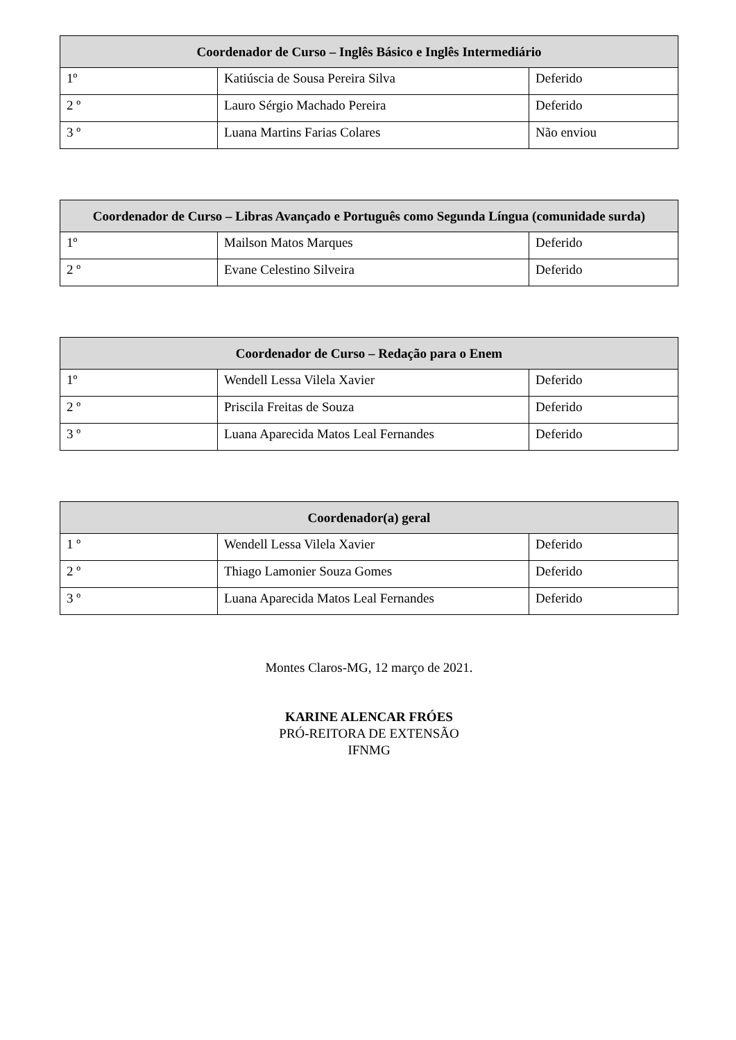| Coordenador de Curso – Inglês Básico e Inglês Intermediário | | |
| --- | --- | --- |
| 1º | Katiúscia de Sousa Pereira Silva | Deferido |
| 2 º | Lauro Sérgio Machado Pereira | Deferido |
| 3 º | Luana Martins Farias Colares | Não enviou |
| Coordenador de Curso – Libras Avançado e Português como Segunda Língua (comunidade surda) | | |
| --- | --- | --- |
| 1º | Mailson Matos Marques | Deferido |
| 2 º | Evane Celestino Silveira | Deferido |
| Coordenador de Curso – Redação para o Enem | | |
| --- | --- | --- |
| 1º | Wendell Lessa Vilela Xavier | Deferido |
| 2 º | Priscila Freitas de Souza | Deferido |
| 3 º | Luana Aparecida Matos Leal Fernandes | Deferido |
| Coordenador(a) geral | | |
| --- | --- | --- |
| 1 º | Wendell Lessa Vilela Xavier | Deferido |
| 2 º | Thiago Lamonier Souza Gomes | Deferido |
| 3 º | Luana Aparecida Matos Leal Fernandes | Deferido |
Montes Claros-MG, 12 março de 2021.
KARINE ALENCAR FRÓES
PRÓ-REITORA DE EXTENSÃO
IFNMG